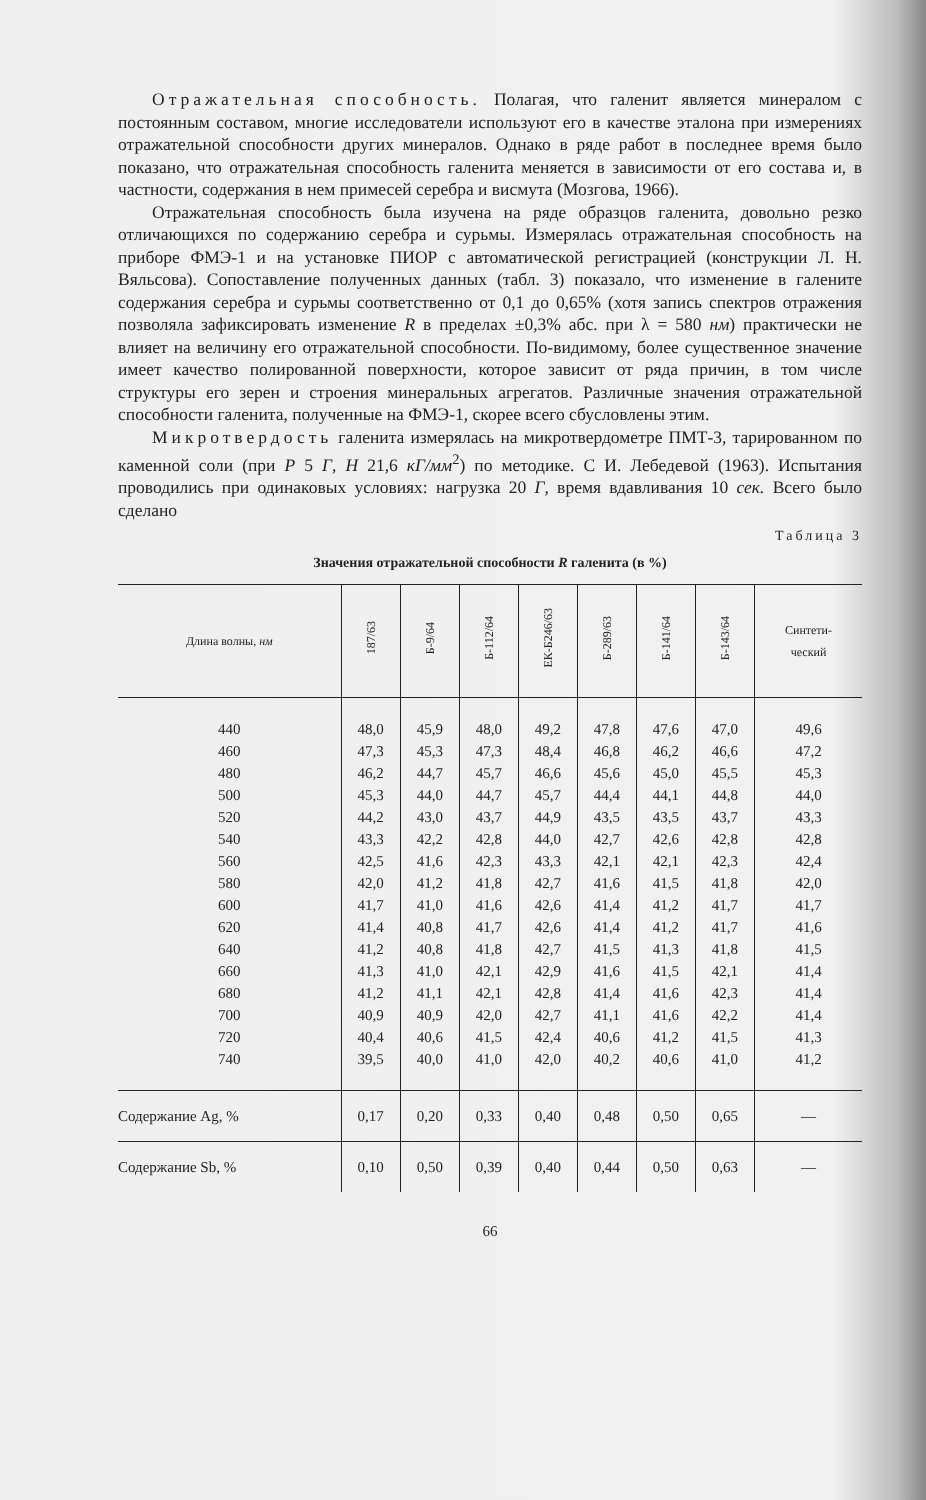Отражательная способность. Полагая, что галенит является минералом с постоянным составом, многие исследователи используют его в качестве эталона при измерениях отражательной способности других минералов. Однако в ряде работ в последнее время было показано, что отражательная способность галенита меняется в зависимости от его состава и, в частности, содержания в нем примесей серебра и висмута (Мозгова, 1966).
Отражательная способность была изучена на ряде образцов галенита, довольно резко отличающихся по содержанию серебра и сурьмы. Измерялась отражательная способность на приборе ФМЭ-1 и на установке ПИОР с автоматической регистрацией (конструкции Л. Н. Вяльсова). Сопоставление полученных данных (табл. 3) показало, что изменение в галените содержания серебра и сурьмы соответственно от 0,1 до 0,65% (хотя запись спектров отражения позволяла зафиксировать изменение R в пределах ±0,3% абс. при λ = 580 нм) практически не влияет на величину его отражательной способности. По-видимому, более существенное значение имеет качество полированной поверхности, которое зависит от ряда причин, в том числе структуры его зерен и строения минеральных агрегатов. Различные значения отражательной способности галенита, полученные на ФМЭ-1, скорее всего сбусловлены этим.
Микротвердость галенита измерялась на микротвердометре ПМТ-3, тарированном по каменной соли (при Р 5 Г, Н 21,6 кГ/мм<sup>2</sup>) по методике. С И. Лебедевой (1963). Испытания проводились при одинаковых условиях: нагрузка 20 Г, время вдавливания 10 сек. Всего было сделано
Таблица 3
Значения отражательной способности R галенита (в %)
| Длина волны, нм | 187/63 | Б-9/64 | Б-112/64 | ЕК-Б246/63 | Б-289/63 | Б-141/64 | Б-143/64 | Синтети- ческий |
| --- | --- | --- | --- | --- | --- | --- | --- | --- |
| 440 460 480 500 520 540 560 580 600 620 640 660 680 700 720 740 | 48,0 47,3 46,2 45,3 44,2 43,3 42,5 42,0 41,7 41,4 41,2 41,3 41,2 40,9 40,4 39,5 | 45,9 45,3 44,7 44,0 43,0 42,2 41,6 41,2 41,0 40,8 40,8 41,0 41,1 40,9 40,6 40,0 | 48,0 47,3 45,7 44,7 43,7 42,8 42,3 41,8 41,6 41,7 41,8 42,1 42,1 42,0 41,5 41,0 | 49,2 48,4 46,6 45,7 44,9 44,0 43,3 42,7 42,6 42,6 42,7 42,9 42,8 42,7 42,4 42,0 | 47,8 46,8 45,6 44,4 43,5 42,7 42,1 41,6 41,4 41,4 41,5 41,6 41,4 41,1 40,6 40,2 | 47,6 46,2 45,0 44,1 43,5 42,6 42,1 41,5 41,2 41,2 41,3 41,5 41,6 41,6 41,2 40,6 | 47,0 46,6 45,5 44,8 43,7 42,8 42,3 41,8 41,7 41,7 41,8 42,1 42,3 42,2 41,5 41,0 | 49,6 47,2 45,3 44,0 43,3 42,8 42,4 42,0 41,7 41,6 41,5 41,4 41,4 41,4 41,3 41,2 |
| Содержание Ag, % | 0,17 | 0,20 | 0,33 | 0,40 | 0,48 | 0,50 | 0,65 | — |
| Содержание Sb, % | 0,10 | 0,50 | 0,39 | 0,40 | 0,44 | 0,50 | 0,63 | — |
66